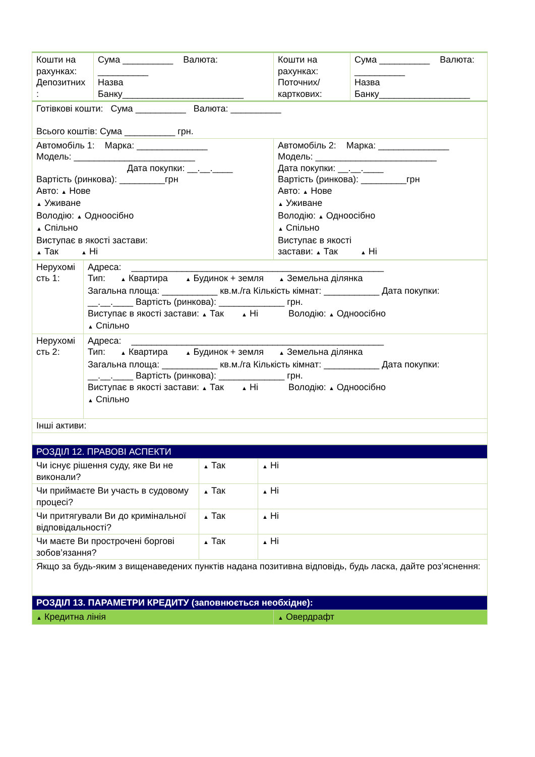| Кошти на рахунках: Депозитних : | Сума __________ Валюта: __________ Назва Банку________________________ | Кошти на рахунках: Поточних/ карткових: | Сума __________ Валюта: __________ Назва Банку__________________ |
| Готівкові кошти: Сума __________ Валюта: __________ Всього коштів: Сума __________ грн. | | | |
| Автомобіль 1: Марка: ______________ Модель: ________________________ Дата покупки: __.__.____ Вартість (ринкова): _________грн Авто: ▲ Нове ▲ Уживане Володію: ▲ Одноосібно ▲ Спільно Виступає в якості застави: ▲ Так ▲ Ні | | Автомобіль 2: Марка: ______________ Модель: ________________________ Дата покупки: __.__.____ Вартість (ринкова): _________грн Авто: ▲ Нове ▲ Уживане Володію: ▲ Одноосібно ▲ Спільно Виступає в якості застави: ▲ Так ▲ Ні | |
| Нерухомі сть 1: | Адреса: __________________________________________________ Тип: ▲ Квартира ▲ Будинок + земля ▲ Земельна ділянка Загальна площа: ___________ кв.м./га Кількість кімнат: ___________ Дата покупки: __.__.____ Вартість (ринкова): _____________ грн. Виступає в якості застави: ▲ Так ▲ Ні Володію: ▲ Одноосібно ▲ Спільно |
| Нерухомі сть 2: | Адреса: __________________________________________________ Тип: ▲ Квартира ▲ Будинок + земля ▲ Земельна ділянка Загальна площа: ___________ кв.м./га Кількість кімнат: ___________ Дата покупки: __.__.____ Вартість (ринкова): _____________ грн. Виступає в якості застави: ▲ Так ▲ Ні Володію: ▲ Одноосібно ▲ Спільно |
| Інші активи: | |
| РОЗДІЛ 12. ПРАВОВІ АСПЕКТИ | | |
| Чи існує рішення суду, яке Ви не виконали? | ▲ Так | ▲ Ні |
| Чи приймаєте Ви участь в судовому процесі? | ▲ Так | ▲ Ні |
| Чи притягували Ви до кримінальної відповідальності? | ▲ Так | ▲ Ні |
| Чи маєте Ви прострочені боргові зобов’язання? | ▲ Так | ▲ Ні |
| Якщо за будь-яким з вищенаведених пунктів надана позитивна відповідь, будь ласка, дайте роз’яснення: | | |
| РОЗДІЛ 13. ПАРАМЕТРИ КРЕДИТУ (заповнюється необхідне): | |
| ▲ Кредитна лінія | ▲ Овердрафт |